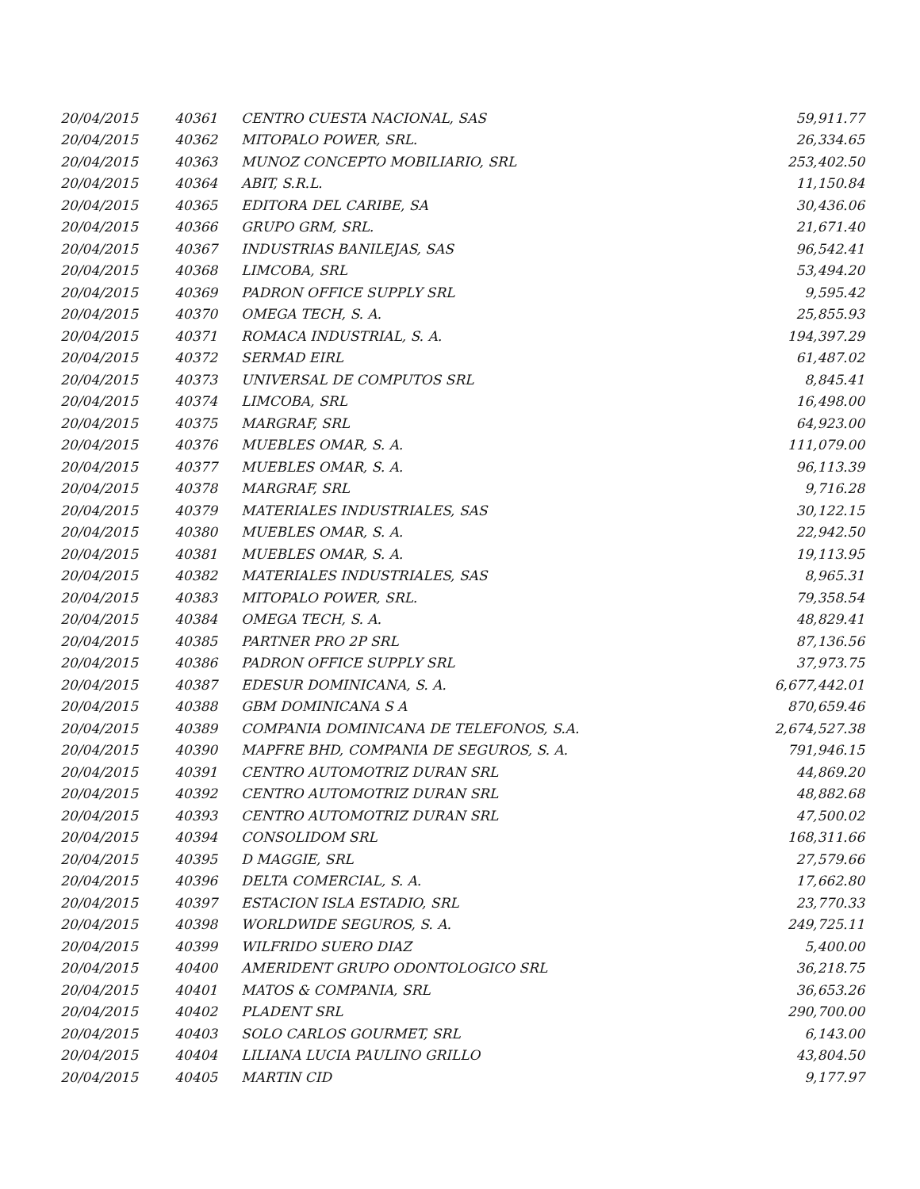| 20/04/2015 | 40361 | CENTRO CUESTA NACIONAL, SAS | 59,911.77 |
| 20/04/2015 | 40362 | MITOPALO POWER, SRL. | 26,334.65 |
| 20/04/2015 | 40363 | MUNOZ CONCEPTO MOBILIARIO, SRL | 253,402.50 |
| 20/04/2015 | 40364 | ABIT, S.R.L. | 11,150.84 |
| 20/04/2015 | 40365 | EDITORA DEL CARIBE, SA | 30,436.06 |
| 20/04/2015 | 40366 | GRUPO GRM, SRL. | 21,671.40 |
| 20/04/2015 | 40367 | INDUSTRIAS BANILEJAS, SAS | 96,542.41 |
| 20/04/2015 | 40368 | LIMCOBA, SRL | 53,494.20 |
| 20/04/2015 | 40369 | PADRON OFFICE SUPPLY SRL | 9,595.42 |
| 20/04/2015 | 40370 | OMEGA TECH, S. A. | 25,855.93 |
| 20/04/2015 | 40371 | ROMACA INDUSTRIAL, S. A. | 194,397.29 |
| 20/04/2015 | 40372 | SERMAD EIRL | 61,487.02 |
| 20/04/2015 | 40373 | UNIVERSAL DE COMPUTOS SRL | 8,845.41 |
| 20/04/2015 | 40374 | LIMCOBA, SRL | 16,498.00 |
| 20/04/2015 | 40375 | MARGRAF, SRL | 64,923.00 |
| 20/04/2015 | 40376 | MUEBLES OMAR, S. A. | 111,079.00 |
| 20/04/2015 | 40377 | MUEBLES OMAR, S. A. | 96,113.39 |
| 20/04/2015 | 40378 | MARGRAF, SRL | 9,716.28 |
| 20/04/2015 | 40379 | MATERIALES INDUSTRIALES, SAS | 30,122.15 |
| 20/04/2015 | 40380 | MUEBLES OMAR, S. A. | 22,942.50 |
| 20/04/2015 | 40381 | MUEBLES OMAR, S. A. | 19,113.95 |
| 20/04/2015 | 40382 | MATERIALES INDUSTRIALES, SAS | 8,965.31 |
| 20/04/2015 | 40383 | MITOPALO POWER, SRL. | 79,358.54 |
| 20/04/2015 | 40384 | OMEGA TECH, S. A. | 48,829.41 |
| 20/04/2015 | 40385 | PARTNER PRO 2P SRL | 87,136.56 |
| 20/04/2015 | 40386 | PADRON OFFICE SUPPLY SRL | 37,973.75 |
| 20/04/2015 | 40387 | EDESUR DOMINICANA, S. A. | 6,677,442.01 |
| 20/04/2015 | 40388 | GBM DOMINICANA S A | 870,659.46 |
| 20/04/2015 | 40389 | COMPANIA DOMINICANA DE TELEFONOS, S.A. | 2,674,527.38 |
| 20/04/2015 | 40390 | MAPFRE BHD, COMPANIA DE SEGUROS, S. A. | 791,946.15 |
| 20/04/2015 | 40391 | CENTRO AUTOMOTRIZ DURAN SRL | 44,869.20 |
| 20/04/2015 | 40392 | CENTRO AUTOMOTRIZ DURAN SRL | 48,882.68 |
| 20/04/2015 | 40393 | CENTRO AUTOMOTRIZ DURAN SRL | 47,500.02 |
| 20/04/2015 | 40394 | CONSOLIDOM SRL | 168,311.66 |
| 20/04/2015 | 40395 | D MAGGIE, SRL | 27,579.66 |
| 20/04/2015 | 40396 | DELTA COMERCIAL, S. A. | 17,662.80 |
| 20/04/2015 | 40397 | ESTACION ISLA ESTADIO, SRL | 23,770.33 |
| 20/04/2015 | 40398 | WORLDWIDE SEGUROS, S. A. | 249,725.11 |
| 20/04/2015 | 40399 | WILFRIDO SUERO DIAZ | 5,400.00 |
| 20/04/2015 | 40400 | AMERIDENT GRUPO ODONTOLOGICO SRL | 36,218.75 |
| 20/04/2015 | 40401 | MATOS & COMPANIA, SRL | 36,653.26 |
| 20/04/2015 | 40402 | PLADENT SRL | 290,700.00 |
| 20/04/2015 | 40403 | SOLO CARLOS GOURMET, SRL | 6,143.00 |
| 20/04/2015 | 40404 | LILIANA LUCIA PAULINO GRILLO | 43,804.50 |
| 20/04/2015 | 40405 | MARTIN CID | 9,177.97 |